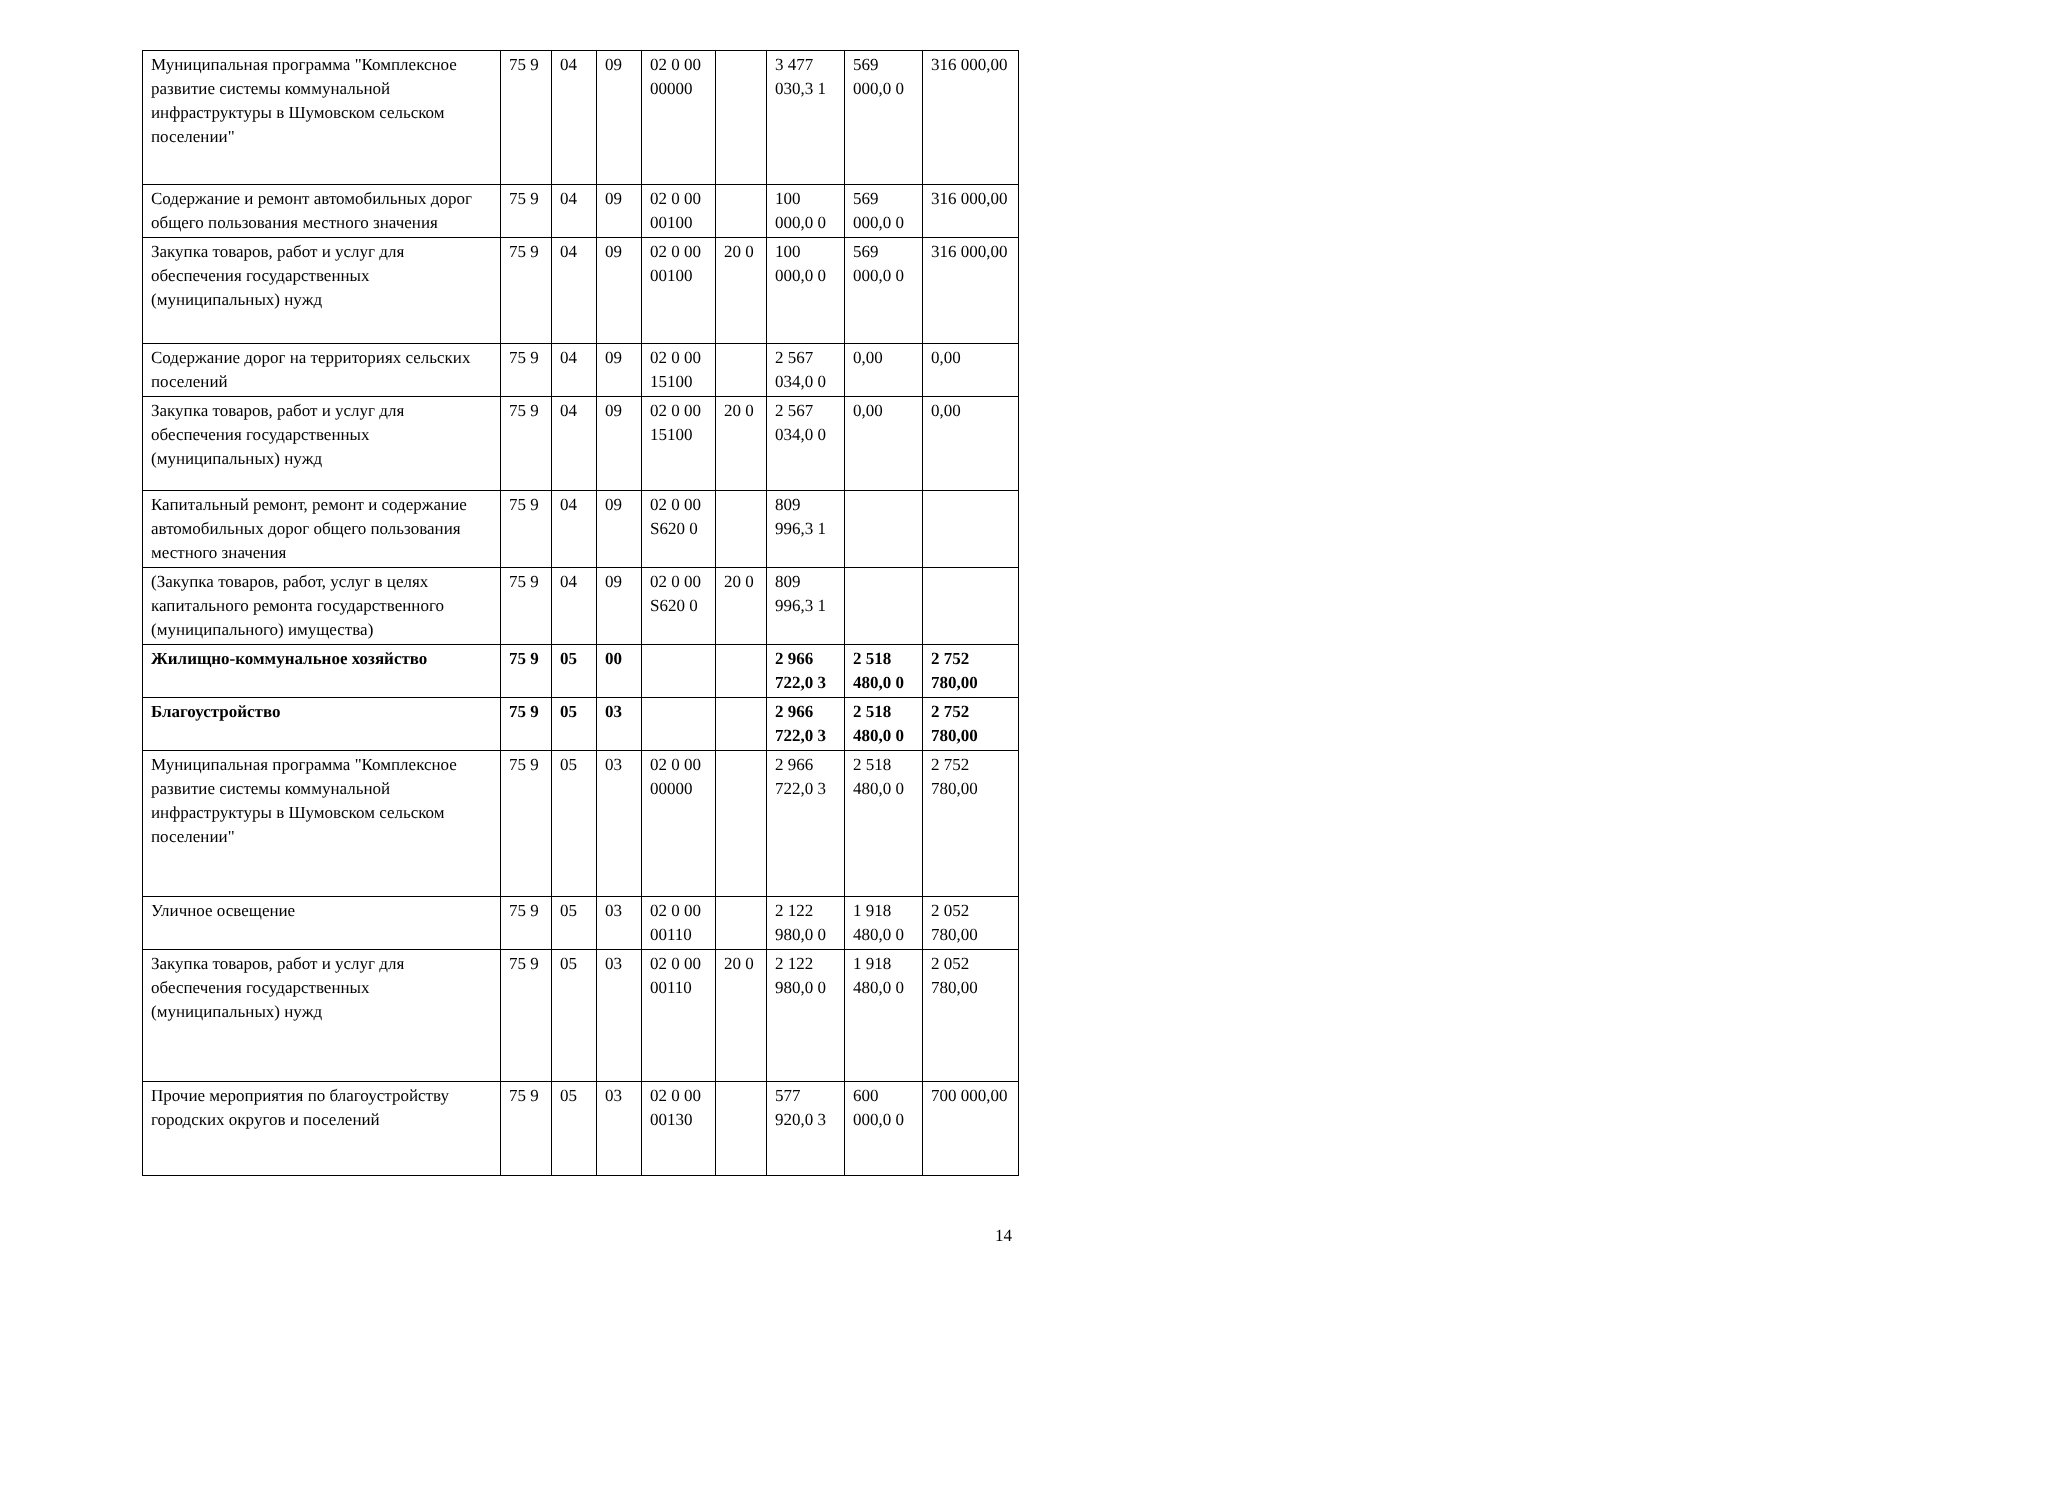| Муниципальная программа "Комплексное развитие системы коммунальной инфраструктуры в Шумовском сельском поселении" | 75 9 | 04 | 09 | 02 0 00 00000 | | 3 477 030,3 1 | 569 000,0 0 | 316 000,00 |
| Содержание и ремонт автомобильных дорог общего пользования местного значения | 75 9 | 04 | 09 | 02 0 00 00100 | | 100 000,0 0 | 569 000,0 0 | 316 000,00 |
| Закупка товаров, работ и услуг для обеспечения государственных (муниципальных) нужд | 75 9 | 04 | 09 | 02 0 00 00100 | 20 0 | 100 000,0 0 | 569 000,0 0 | 316 000,00 |
| Содержание дорог на территориях сельских поселений | 75 9 | 04 | 09 | 02 0 00 15100 | | 2 567 034,0 0 | 0,00 | 0,00 |
| Закупка товаров, работ и услуг для обеспечения государственных (муниципальных) нужд | 75 9 | 04 | 09 | 02 0 00 15100 | 20 0 | 2 567 034,0 0 | 0,00 | 0,00 |
| Капитальный ремонт, ремонт и содержание автомобильных дорог общего пользования местного значения | 75 9 | 04 | 09 | 02 0 00 S620 0 | | 809 996,3 1 | | |
| (Закупка товаров, работ, услуг в целях капитального ремонта государственного (муниципального) имущества) | 75 9 | 04 | 09 | 02 0 00 S620 0 | 20 0 | 809 996,3 1 | | |
| Жилищно-коммунальное хозяйство | 75 9 | 05 | 00 | | | 2 966 722,0 3 | 2 518 480,0 0 | 2 752 780,00 |
| Благоустройство | 75 9 | 05 | 03 | | | 2 966 722,0 3 | 2 518 480,0 0 | 2 752 780,00 |
| Муниципальная программа "Комплексное развитие системы коммунальной инфраструктуры в Шумовском сельском поселении" | 75 9 | 05 | 03 | 02 0 00 00000 | | 2 966 722,0 3 | 2 518 480,0 0 | 2 752 780,00 |
| Уличное освещение | 75 9 | 05 | 03 | 02 0 00 00110 | | 2 122 980,0 0 | 1 918 480,0 0 | 2 052 780,00 |
| Закупка товаров, работ и услуг для обеспечения государственных (муниципальных) нужд | 75 9 | 05 | 03 | 02 0 00 00110 | 20 0 | 2 122 980,0 0 | 1 918 480,0 0 | 2 052 780,00 |
| Прочие мероприятия по благоустройству городских округов и поселений | 75 9 | 05 | 03 | 02 0 00 00130 | | 577 920,0 3 | 600 000,0 0 | 700 000,00 |
14